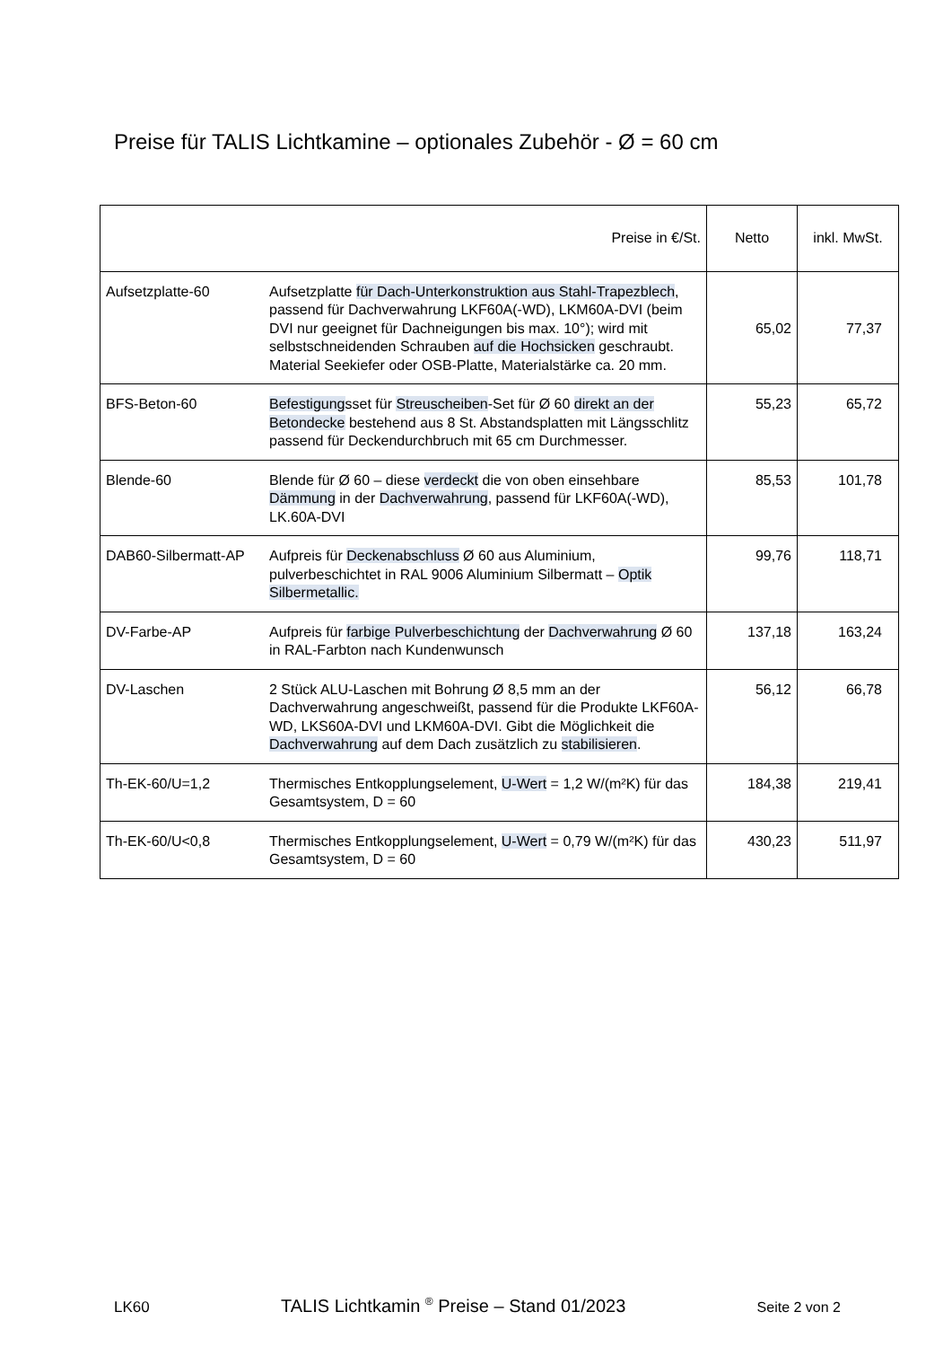Preise für TALIS Lichtkamine – optionales Zubehör - Ø = 60 cm
| Preise in €/St. | | Netto | inkl. MwSt. |
| --- | --- | --- | --- |
| Aufsetzplatte-60 | Aufsetzplatte für Dach-Unterkonstruktion aus Stahl-Trapezblech , passend für Dachverwahrung LKF60A(-WD), LKM60A-DVI (beim DVI nur geeignet für Dachneigungen bis max. 10°); wird mit selbstschneidenden Schrauben auf die Hochsicken geschraubt. Material Seekiefer oder OSB-Platte, Materialstärke ca. 20 mm. | 65,02 | 77,37 |
| BFS-Beton-60 | Befestigung sset für Streuscheiben -Set für Ø 60 direkt an der Betondecke bestehend aus 8 St. Abstandsplatten mit Längsschlitz passend für Deckendurchbruch mit 65 cm Durchmesser. | 55,23 | 65,72 |
| Blende-60 | Blende für Ø 60 – diese verdeckt die von oben einsehbare Dämmung in der Dachverwahrung , passend für LKF60A(-WD), LK.60A-DVI | 85,53 | 101,78 |
| DAB60-Silbermatt-AP | Aufpreis für Deckenabschluss Ø 60 aus Aluminium, pulverbeschichtet in RAL 9006 Aluminium Silbermatt – Optik Silbermetallic. | 99,76 | 118,71 |
| DV-Farbe-AP | Aufpreis für farbige Pulverbeschichtung der Dachverwahrung Ø 60 in RAL-Farbton nach Kundenwunsch | 137,18 | 163,24 |
| DV-Laschen | 2 Stück ALU-Laschen mit Bohrung Ø 8,5 mm an der Dachverwahrung angeschweißt, passend für die Produkte LKF60A-WD, LKS60A-DVI und LKM60A-DVI. Gibt die Möglichkeit die Dachverwahrung auf dem Dach zusätzlich zu stabilisieren . | 56,12 | 66,78 |
| Th-EK-60/U=1,2 | Thermisches Entkopplungselement, U-Wert = 1,2 W/(m²K) für das Gesamtsystem, D = 60 | 184,38 | 219,41 |
| Th-EK-60/U<0,8 | Thermisches Entkopplungselement, U-Wert = 0,79 W/(m²K) für das Gesamtsystem, D = 60 | 430,23 | 511,97 |
LK60 TALIS Lichtkamin <sup>®</sup> Preise – Stand 01/2023 Seite 2 von 2